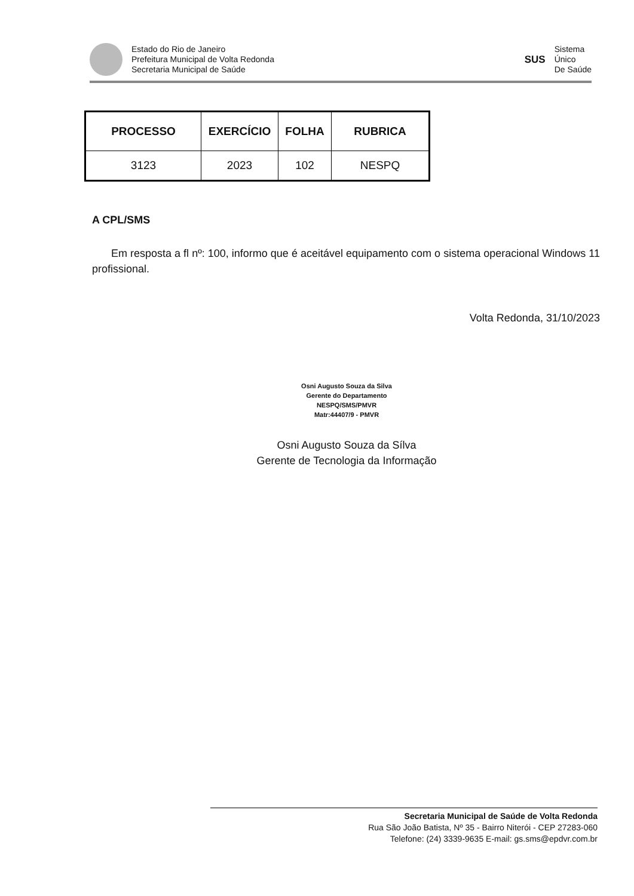Estado do Rio de Janeiro
Prefeitura Municipal de Volta Redonda
Secretaria Municipal de Saúde
SUS
Sistema
Único
De Saúde
| PROCESSO | EXERCÍCIO | FOLHA | RUBRICA |
| --- | --- | --- | --- |
| 3123 | 2023 | 102 | NESPQ |
A CPL/SMS
Em resposta a fl nº: 100, informo que é aceitável equipamento com o sistema operacional Windows 11 profissional.
Volta Redonda, 31/10/2023
Osni Augusto Souza da Silva
Gerente do Departamento
NESPQ/SMS/PMVR
Matr:44407/9 - PMVR
Osni Augusto Souza da Sílva
Gerente de Tecnologia da Informação
Secretaria Municipal de Saúde de Volta Redonda
Rua São João Batista, Nº 35 - Bairro Niterói - CEP 27283-060
Telefone: (24) 3339-9635 E-mail: gs.sms@epdvr.com.br